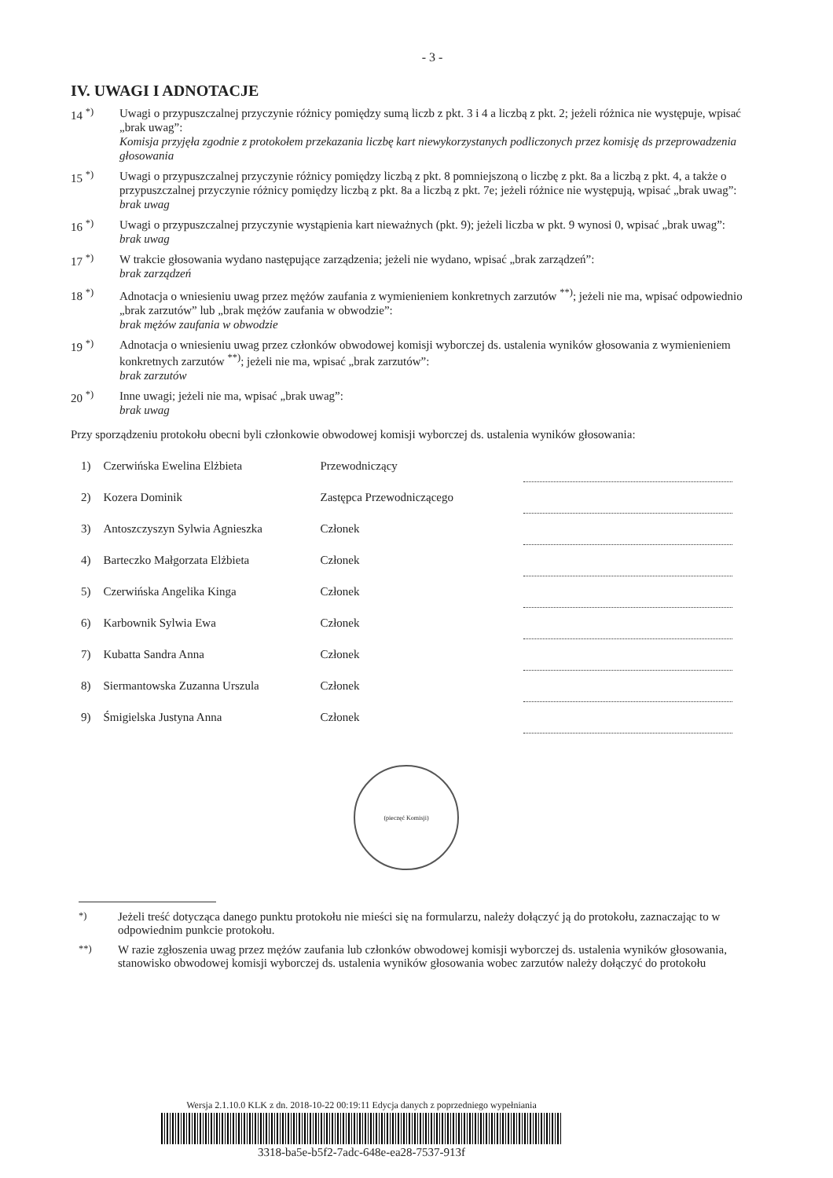- 3 -
IV. UWAGI I ADNOTACJE
14 <sup>*)</sup> Uwagi o przypuszczalnej przyczynie różnicy pomiędzy sumą liczb z pkt. 3 i 4 a liczbą z pkt. 2; jeżeli różnica nie występuje, wpisać „brak uwag”:
Komisja przyjęła zgodnie z protokołem przekazania liczbę kart niewykorzystanych podliczonych przez komisję ds przeprowadzenia głosowania
15 <sup>*)</sup> Uwagi o przypuszczalnej przyczynie różnicy pomiędzy liczbą z pkt. 8 pomniejszoną o liczbę z pkt. 8a a liczbą z pkt. 4, a także o przypuszczalnej przyczynie różnicy pomiędzy liczbą z pkt. 8a a liczbą z pkt. 7e; jeżeli różnice nie występują, wpisać „brak uwag”:
brak uwag
16 <sup>*)</sup> Uwagi o przypuszczalnej przyczynie wystąpienia kart nieważnych (pkt. 9); jeżeli liczba w pkt. 9 wynosi 0, wpisać „brak uwag”:
brak uwag
17 <sup>*)</sup> W trakcie głosowania wydano następujące zarządzenia; jeżeli nie wydano, wpisać „brak zarządzeń”:
brak zarządzeń
18 <sup>*)</sup> Adnotacja o wniesieniu uwag przez mężów zaufania z wymienieniem konkretnych zarzutów <sup>**)</sup>; jeżeli nie ma, wpisać odpowiednio „brak zarzutów” lub „brak mężów zaufania w obwodzie”:
brak mężów zaufania w obwodzie
19 <sup>*)</sup> Adnotacja o wniesieniu uwag przez członków obwodowej komisji wyborczej ds. ustalenia wyników głosowania z wymienieniem konkretnych zarzutów <sup>**)</sup>; jeżeli nie ma, wpisać „brak zarzutów”:
brak zarzutów
20 <sup>*)</sup> Inne uwagi; jeżeli nie ma, wpisać „brak uwag”:
brak uwag
Przy sporządzeniu protokołu obecni byli członkowie obwodowej komisji wyborczej ds. ustalenia wyników głosowania:
| 1) | Czerwińska Ewelina Elżbieta | Przewodniczący | |
| 2) | Kozera Dominik | Zastępca Przewodniczącego | |
| 3) | Antoszczyszyn Sylwia Agnieszka | Członek | |
| 4) | Barteczko Małgorzata Elżbieta | Członek | |
| 5) | Czerwińska Angelika Kinga | Członek | |
| 6) | Karbownik Sylwia Ewa | Członek | |
| 7) | Kubatta Sandra Anna | Członek | |
| 8) | Siermantowska Zuzanna Urszula | Członek | |
| 9) | Śmigielska Justyna Anna | Członek | |
(pieczęć Komisji)
<sup>*)</sup> Jeżeli treść dotycząca danego punktu protokołu nie mieści się na formularzu, należy dołączyć ją do protokołu, zaznaczając to w odpowiednim punkcie protokołu.
<sup>**)</sup> W razie zgłoszenia uwag przez mężów zaufania lub członków obwodowej komisji wyborczej ds. ustalenia wyników głosowania, stanowisko obwodowej komisji wyborczej ds. ustalenia wyników głosowania wobec zarzutów należy dołączyć do protokołu
Wersja 2.1.10.0 KLK z dn. 2018-10-22 00:19:11 Edycja danych z poprzedniego wypełniania
3318-ba5e-b5f2-7adc-648e-ea28-7537-913f